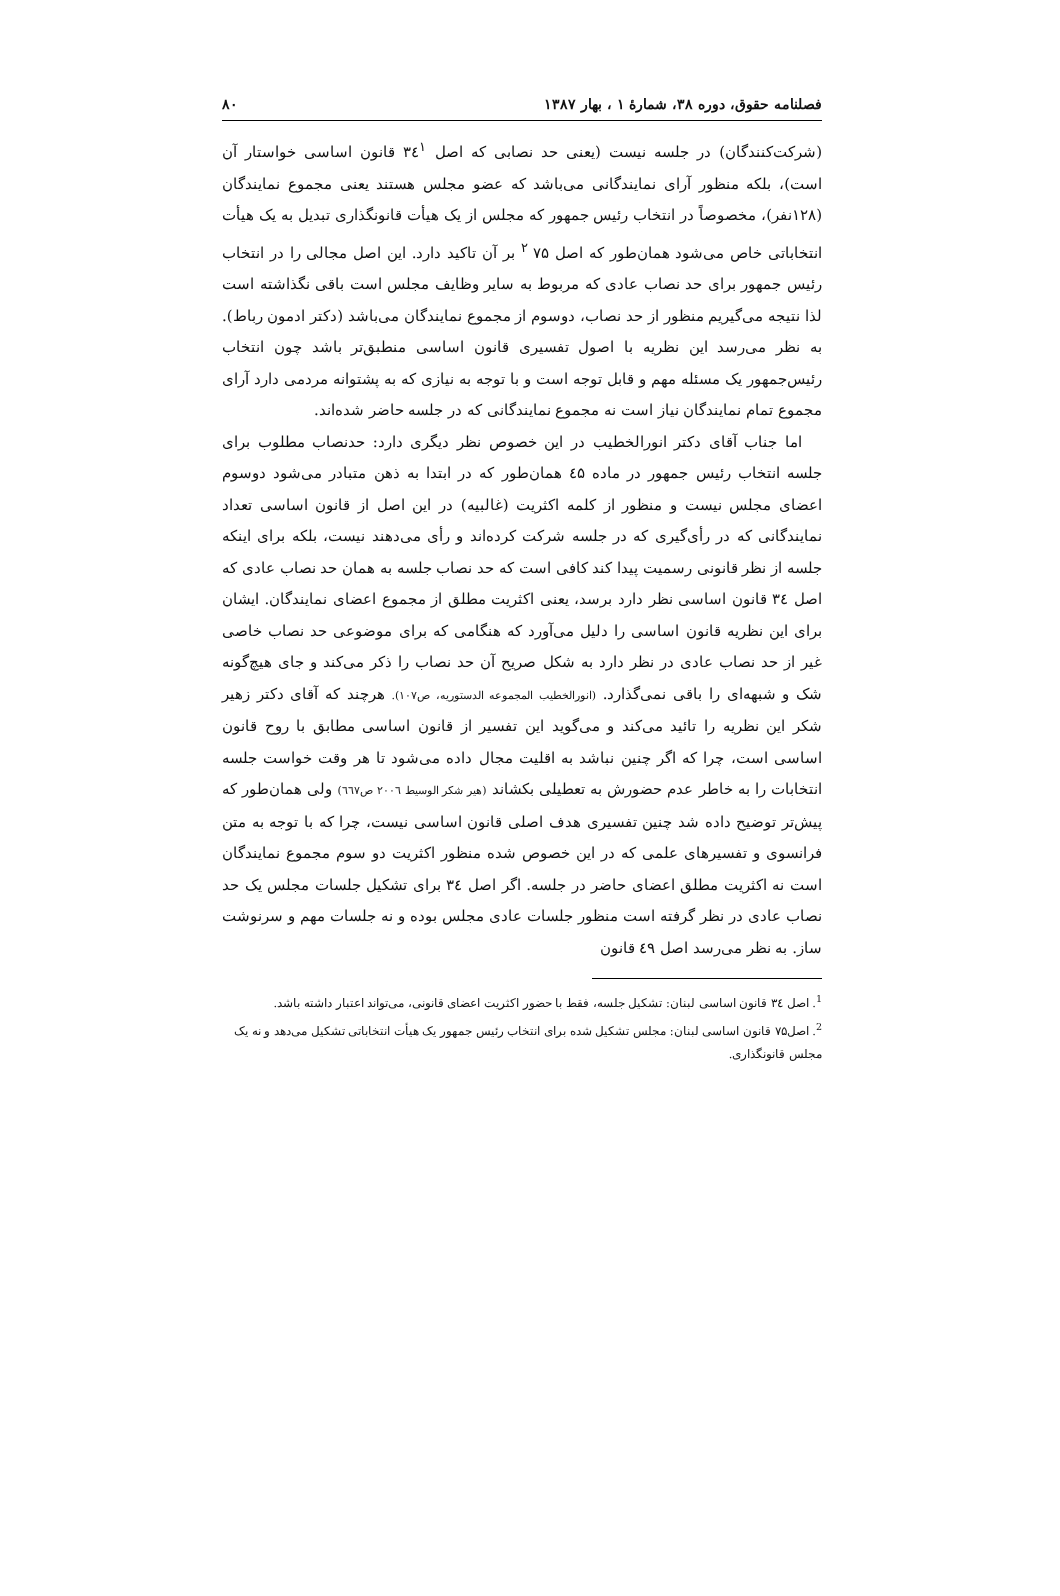فصلنامه حقوق، دوره ۳۸، شمارهٔ ۱ ، بهار ۱۳۸۷ ۸۰
(شرکت‌کنندگان) در جلسه نیست (یعنی حد نصابی که اصل ۳٤<sup>۱</sup> قانون اساسی خواستار آن است)، بلکه منظور آرای نمایندگانی می‌باشد که عضو مجلس هستند یعنی مجموع نمایندگان (۱۲۸نفر)، مخصوصاً در انتخاب رئیس جمهور که مجلس از یک هیأت قانونگذاری تبدیل به یک هیأت انتخاباتی خاص می‌شود همان‌طور که اصل ۷۵ <sup>۲</sup> بر آن تاکید دارد. این اصل مجالی را در انتخاب رئیس جمهور برای حد نصاب عادی که مربوط به سایر وظایف مجلس است باقی نگذاشته است لذا نتیجه می‌گیریم منظور از حد نصاب، دوسوم از مجموع نمایندگان می‌باشد (دکتر ادمون رباط). به نظر می‌رسد این نظریه با اصول تفسیری قانون اساسی منطبق‌تر باشد چون انتخاب رئیس‌جمهور یک مسئله مهم و قابل توجه است و با توجه به نیازی که به پشتوانه مردمی دارد آرای مجموع تمام نمایندگان نیاز است نه مجموع نمایندگانی که در جلسه حاضر شده‌اند.
اما جناب آقای دکتر انورالخطیب در این خصوص نظر دیگری دارد: حدنصاب مطلوب برای جلسه انتخاب رئیس جمهور در ماده ٤۵ همان‌طور که در ابتدا به ذهن متبادر می‌شود دوسوم اعضای مجلس نیست و منظور از کلمه اکثریت (غالبیه) در این اصل از قانون اساسی تعداد نمایندگانی که در رأی‌گیری که در جلسه شرکت کرده‌اند و رأی می‌دهند نیست، بلکه برای اینکه جلسه از نظر قانونی رسمیت پیدا کند کافی است که حد نصاب جلسه به همان حد نصاب عادی که اصل ۳٤ قانون اساسی نظر دارد برسد، یعنی اکثریت مطلق از مجموع اعضای نمایندگان. ایشان برای این نظریه قانون اساسی را دلیل می‌آورد که هنگامی که برای موضوعی حد نصاب خاصی غیر از حد نصاب عادی در نظر دارد به شکل صریح آن حد نصاب را ذکر می‌کند و جای هیچ‌گونه شک و شبهه‌ای را باقی نمی‌گذارد. (انورالخطیب المجموعه الدستوریه، ص۱۰۷). هرچند که آقای دکتر زهیر شکر این نظریه را تائید می‌کند و می‌گوید این تفسیر از قانون اساسی مطابق با روح قانون اساسی است، چرا که اگر چنین نباشد به اقلیت مجال داده می‌شود تا هر وقت خواست جلسه انتخابات را به خاطر عدم حضورش به تعطیلی بکشاند (هیر شکر الوسیط ۲۰۰٦ ص٦٦٧) ولی همان‌طور که پیش‌تر توضیح داده شد چنین تفسیری هدف اصلی قانون اساسی نیست، چرا که با توجه به متن فرانسوی و تفسیرهای علمی که در این خصوص شده منظور اکثریت دو سوم مجموع نمایندگان است نه اکثریت مطلق اعضای حاضر در جلسه. اگر اصل ۳٤ برای تشکیل جلسات مجلس یک حد نصاب عادی در نظر گرفته است منظور جلسات عادی مجلس بوده و نه جلسات مهم و سرنوشت ساز. به نظر می‌رسد اصل ٤۹ قانون
<sup>1</sup>. اصل ۳٤ قانون اساسی لبنان: تشکیل جلسه، فقط با حضور اکثریت اعضای قانونی، می‌تواند اعتبار داشته باشد.
<sup>2</sup>. اصل۷۵ قانون اساسی لبنان: مجلس تشکیل شده برای انتخاب رئیس جمهور یک هیأت انتخاباتی تشکیل می‌دهد و نه یک مجلس قانونگذاری.